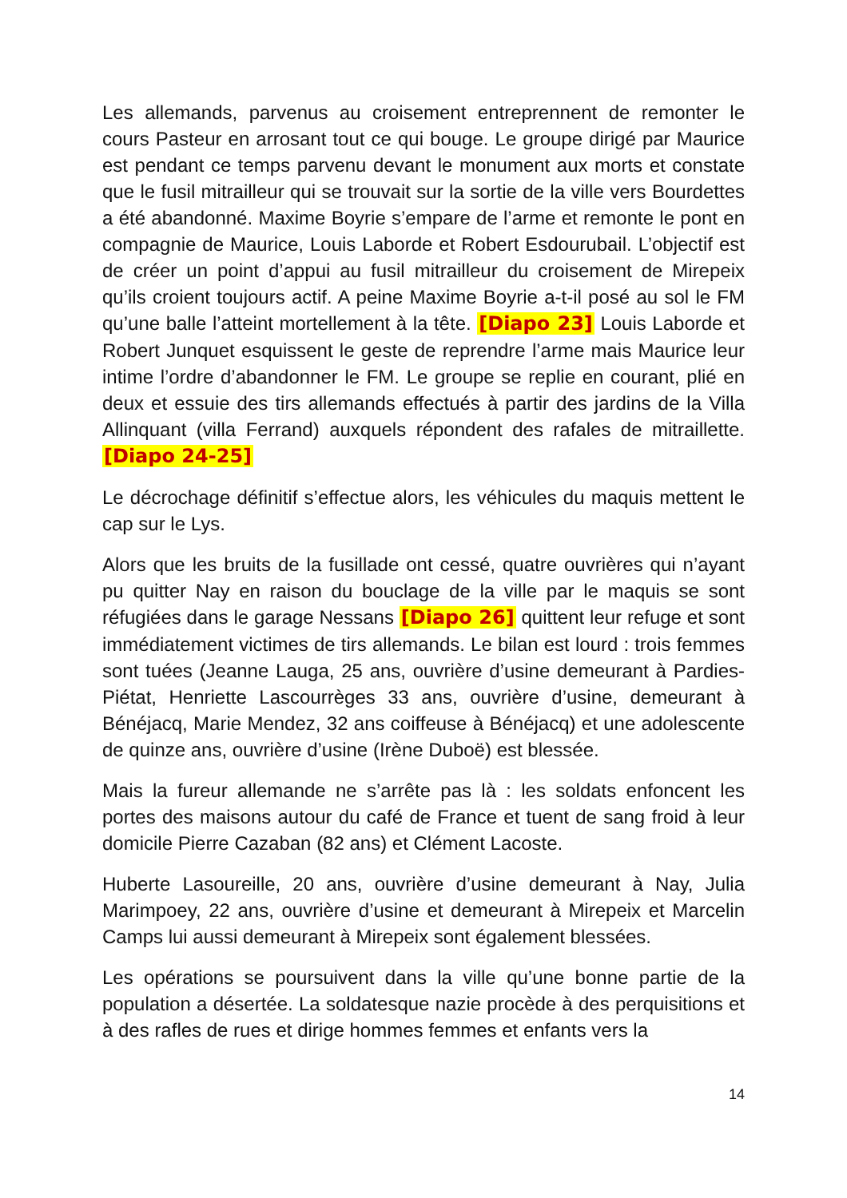Les allemands, parvenus au croisement entreprennent de remonter le cours Pasteur en arrosant tout ce qui bouge. Le groupe dirigé par Maurice est pendant ce temps parvenu devant le monument aux morts et constate que le fusil mitrailleur qui se trouvait sur la sortie de la ville vers Bourdettes a été abandonné. Maxime Boyrie s’empare de l’arme et remonte le pont en compagnie de Maurice, Louis Laborde et Robert Esdourubail. L’objectif est de créer un point d’appui au fusil mitrailleur du croisement de Mirepeix qu’ils croient toujours actif. A peine Maxime Boyrie a-t-il posé au sol le FM qu’une balle l’atteint mortellement à la tête. [Diapo 23] Louis Laborde et Robert Junquet esquissent le geste de reprendre l’arme mais Maurice leur intime l’ordre d’abandonner le FM. Le groupe se replie en courant, plié en deux et essuie des tirs allemands effectués à partir des jardins de la Villa Allinquant (villa Ferrand) auxquels répondent des rafales de mitraillette. [Diapo 24-25]
Le décrochage définitif s’effectue alors, les véhicules du maquis mettent le cap sur le Lys.
Alors que les bruits de la fusillade ont cessé, quatre ouvrières qui n’ayant pu quitter Nay en raison du bouclage de la ville par le maquis se sont réfugiées dans le garage Nessans [Diapo 26] quittent leur refuge et sont immédiatement victimes de tirs allemands. Le bilan est lourd : trois femmes sont tuées (Jeanne Lauga, 25 ans, ouvrière d’usine demeurant à Pardies-Piétat, Henriette Lascourrèges 33 ans, ouvrière d’usine, demeurant à Bénéjacq, Marie Mendez, 32 ans coiffeuse à Bénéjacq) et une adolescente de quinze ans, ouvrière d’usine (Irène Duboë) est blessée.
Mais la fureur allemande ne s’arrête pas là : les soldats enfoncent les portes des maisons autour du café de France et tuent de sang froid à leur domicile Pierre Cazaban (82 ans) et Clément Lacoste.
Huberte Lasoureille, 20 ans, ouvrière d’usine demeurant à Nay, Julia Marimpoey, 22 ans, ouvrière d’usine et demeurant à Mirepeix et Marcelin Camps lui aussi demeurant à Mirepeix sont également blessées.
Les opérations se poursuivent dans la ville qu’une bonne partie de la population a désertée. La soldatesque nazie procède à des perquisitions et à des rafles de rues et dirige hommes femmes et enfants vers la
14